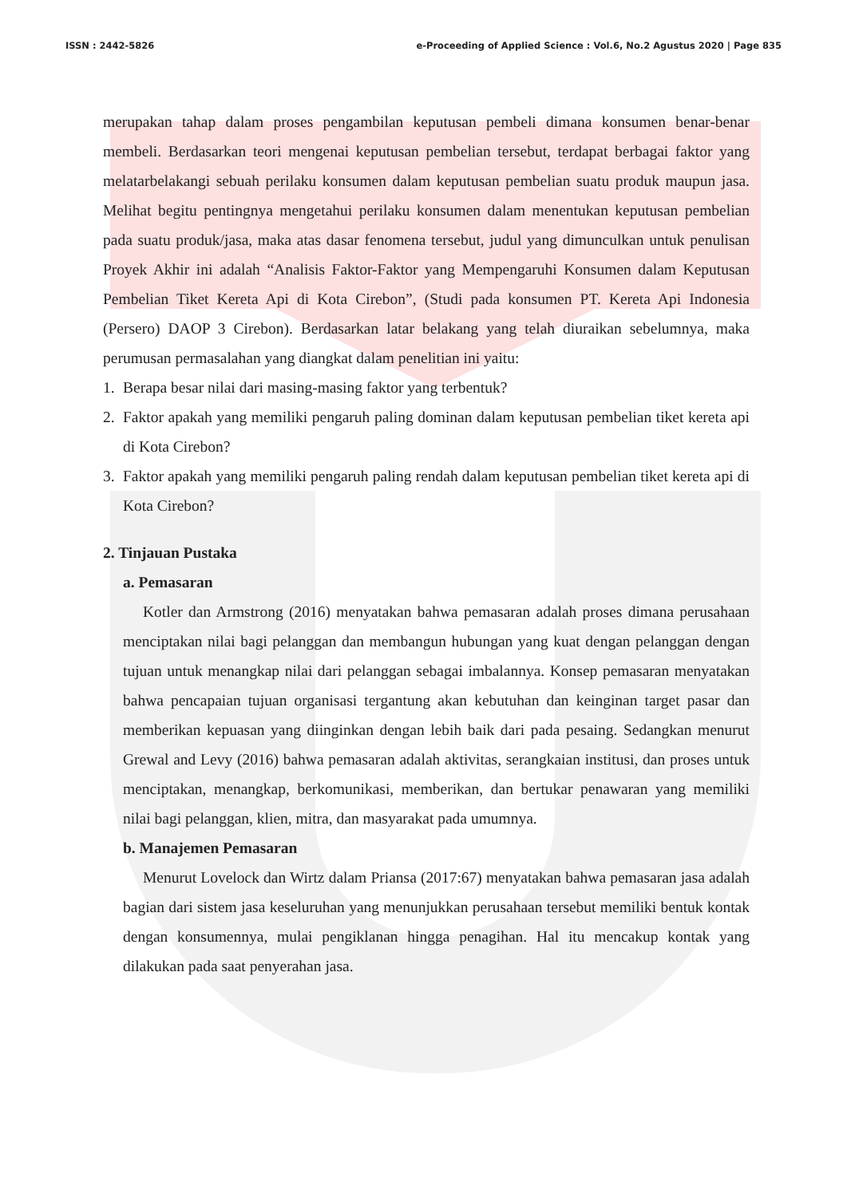ISSN : 2442-5826 e-Proceeding of Applied Science : Vol.6, No.2 Agustus 2020 | Page 835
merupakan tahap dalam proses pengambilan keputusan pembeli dimana konsumen benar-benar membeli. Berdasarkan teori mengenai keputusan pembelian tersebut, terdapat berbagai faktor yang melatarbelakangi sebuah perilaku konsumen dalam keputusan pembelian suatu produk maupun jasa. Melihat begitu pentingnya mengetahui perilaku konsumen dalam menentukan keputusan pembelian pada suatu produk/jasa, maka atas dasar fenomena tersebut, judul yang dimunculkan untuk penulisan Proyek Akhir ini adalah “Analisis Faktor-Faktor yang Mempengaruhi Konsumen dalam Keputusan Pembelian Tiket Kereta Api di Kota Cirebon”, (Studi pada konsumen PT. Kereta Api Indonesia (Persero) DAOP 3 Cirebon). Berdasarkan latar belakang yang telah diuraikan sebelumnya, maka perumusan permasalahan yang diangkat dalam penelitian ini yaitu:
1. Berapa besar nilai dari masing-masing faktor yang terbentuk?
2. Faktor apakah yang memiliki pengaruh paling dominan dalam keputusan pembelian tiket kereta api di Kota Cirebon?
3. Faktor apakah yang memiliki pengaruh paling rendah dalam keputusan pembelian tiket kereta api di Kota Cirebon?
2. Tinjauan Pustaka
a. Pemasaran
Kotler dan Armstrong (2016) menyatakan bahwa pemasaran adalah proses dimana perusahaan menciptakan nilai bagi pelanggan dan membangun hubungan yang kuat dengan pelanggan dengan tujuan untuk menangkap nilai dari pelanggan sebagai imbalannya. Konsep pemasaran menyatakan bahwa pencapaian tujuan organisasi tergantung akan kebutuhan dan keinginan target pasar dan memberikan kepuasan yang diinginkan dengan lebih baik dari pada pesaing. Sedangkan menurut Grewal and Levy (2016) bahwa pemasaran adalah aktivitas, serangkaian institusi, dan proses untuk menciptakan, menangkap, berkomunikasi, memberikan, dan bertukar penawaran yang memiliki nilai bagi pelanggan, klien, mitra, dan masyarakat pada umumnya.
b. Manajemen Pemasaran
Menurut Lovelock dan Wirtz dalam Priansa (2017:67) menyatakan bahwa pemasaran jasa adalah bagian dari sistem jasa keseluruhan yang menunjukkan perusahaan tersebut memiliki bentuk kontak dengan konsumennya, mulai pengiklanan hingga penagihan. Hal itu mencakup kontak yang dilakukan pada saat penyerahan jasa.